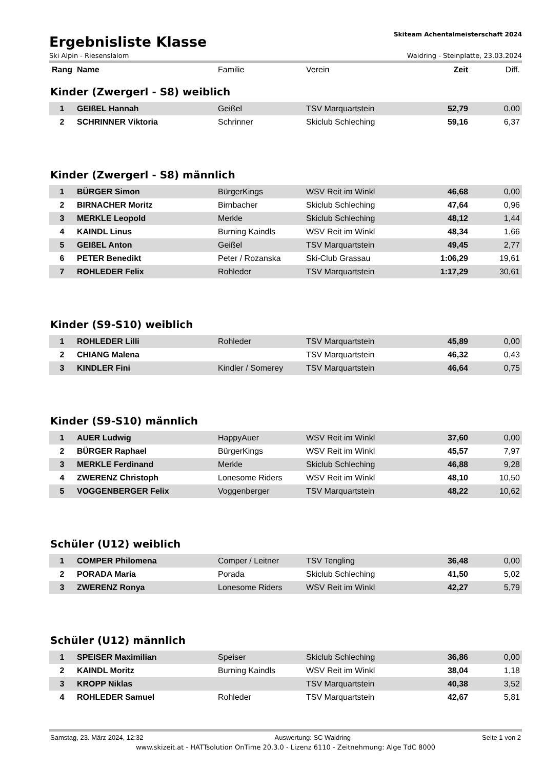Ergebnisliste Klasse
Skiteam Achentalmeisterschaft 2024
Ski Alpin - Riesenslalom Waidring - Steinplatte, 23.03.2024
| Rang | Name | Familie | Verein | Zeit | Diff. |
| --- | --- | --- | --- | --- | --- |
Kinder (Zwergerl - S8) weiblich
| 1 | GEIßEL Hannah | Geißel | TSV Marquartstein | 52,79 | 0,00 |
| 2 | SCHRINNER Viktoria | Schrinner | Skiclub Schleching | 59,16 | 6,37 |
Kinder (Zwergerl - S8) männlich
| 1 | BÜRGER Simon | BürgerKings | WSV Reit im Winkl | 46,68 | 0,00 |
| 2 | BIRNACHER Moritz | Birnbacher | Skiclub Schleching | 47,64 | 0,96 |
| 3 | MERKLE Leopold | Merkle | Skiclub Schleching | 48,12 | 1,44 |
| 4 | KAINDL Linus | Burning Kaindls | WSV Reit im Winkl | 48,34 | 1,66 |
| 5 | GEIßEL Anton | Geißel | TSV Marquartstein | 49,45 | 2,77 |
| 6 | PETER Benedikt | Peter / Rozanska | Ski-Club Grassau | 1:06,29 | 19,61 |
| 7 | ROHLEDER Felix | Rohleder | TSV Marquartstein | 1:17,29 | 30,61 |
Kinder (S9-S10) weiblich
| 1 | ROHLEDER Lilli | Rohleder | TSV Marquartstein | 45,89 | 0,00 |
| 2 | CHIANG Malena | | TSV Marquartstein | 46,32 | 0,43 |
| 3 | KINDLER Fini | Kindler / Somerey | TSV Marquartstein | 46,64 | 0,75 |
Kinder (S9-S10) männlich
| 1 | AUER Ludwig | HappyAuer | WSV Reit im Winkl | 37,60 | 0,00 |
| 2 | BÜRGER Raphael | BürgerKings | WSV Reit im Winkl | 45,57 | 7,97 |
| 3 | MERKLE Ferdinand | Merkle | Skiclub Schleching | 46,88 | 9,28 |
| 4 | ZWERENZ Christoph | Lonesome Riders | WSV Reit im Winkl | 48,10 | 10,50 |
| 5 | VOGGENBERGER Felix | Voggenberger | TSV Marquartstein | 48,22 | 10,62 |
Schüler (U12) weiblich
| 1 | COMPER Philomena | Comper / Leitner | TSV Tengling | 36,48 | 0,00 |
| 2 | PORADA Maria | Porada | Skiclub Schleching | 41,50 | 5,02 |
| 3 | ZWERENZ Ronya | Lonesome Riders | WSV Reit im Winkl | 42,27 | 5,79 |
Schüler (U12) männlich
| 1 | SPEISER Maximilian | Speiser | Skiclub Schleching | 36,86 | 0,00 |
| 2 | KAINDL Moritz | Burning Kaindls | WSV Reit im Winkl | 38,04 | 1,18 |
| 3 | KROPP Niklas | | TSV Marquartstein | 40,38 | 3,52 |
| 4 | ROHLEDER Samuel | Rohleder | TSV Marquartstein | 42,67 | 5,81 |
Samstag, 23. März 2024, 12:32 Auswertung: SC Waidring Seite 1 von 2
www.skizeit.at - HATTsolution OnTime 20.3.0 - Lizenz 6110 - Zeitnehmung: Alge TdC 8000